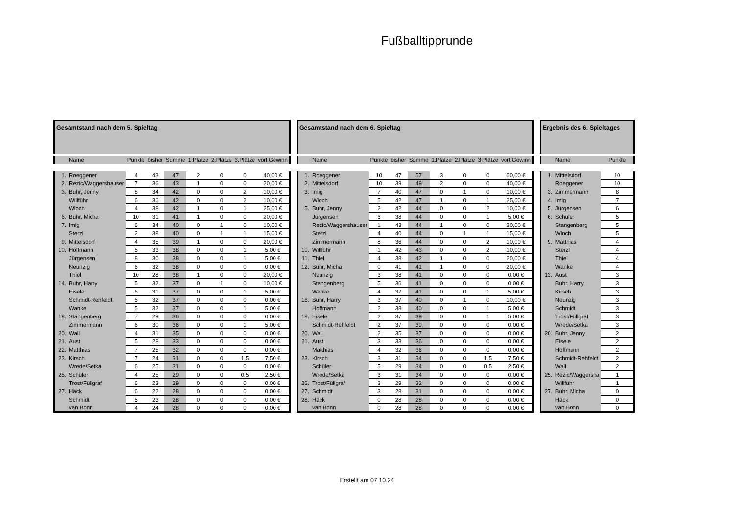Fußballtipprunde
| Gesamtstand nach dem 5. Spieltag | | | | | | | | |
| | Name | Punkte | bisher | Summe | 1.Plätze | 2.Plätze | 3.Plätze | vorl.Gewinn |
| 1. | Roeggener | 4 | 43 | 47 | 2 | 0 | 0 | 40,00 € |
| 2. | Rezic/Waggershauser | 7 | 36 | 43 | 1 | 0 | 0 | 20,00 € |
| 3. | Buhr, Jenny | 8 | 34 | 42 | 0 | 0 | 2 | 10,00 € |
| | Willführ | 6 | 36 | 42 | 0 | 0 | 2 | 10,00 € |
| | Wloch | 4 | 38 | 42 | 1 | 0 | 1 | 25,00 € |
| 6. | Buhr, Micha | 10 | 31 | 41 | 1 | 0 | 0 | 20,00 € |
| 7. | Imig | 6 | 34 | 40 | 0 | 1 | 0 | 10,00 € |
| | Sterzl | 2 | 38 | 40 | 0 | 1 | 1 | 15,00 € |
| 9. | Mittelsdorf | 4 | 35 | 39 | 1 | 0 | 0 | 20,00 € |
| 10. | Hoffmann | 5 | 33 | 38 | 0 | 0 | 1 | 5,00 € |
| | Jürgensen | 8 | 30 | 38 | 0 | 0 | 1 | 5,00 € |
| | Neunzig | 6 | 32 | 38 | 0 | 0 | 0 | 0,00 € |
| | Thiel | 10 | 28 | 38 | 1 | 0 | 0 | 20,00 € |
| 14. | Buhr, Harry | 5 | 32 | 37 | 0 | 1 | 0 | 10,00 € |
| | Eisele | 6 | 31 | 37 | 0 | 0 | 1 | 5,00 € |
| | Schmidt-Rehfeldt | 5 | 32 | 37 | 0 | 0 | 0 | 0,00 € |
| | Wanke | 5 | 32 | 37 | 0 | 0 | 1 | 5,00 € |
| 18. | Stangenberg | 7 | 29 | 36 | 0 | 0 | 0 | 0,00 € |
| | Zimmermann | 6 | 30 | 36 | 0 | 0 | 1 | 5,00 € |
| 20. | Wall | 4 | 31 | 35 | 0 | 0 | 0 | 0,00 € |
| 21. | Aust | 5 | 28 | 33 | 0 | 0 | 0 | 0,00 € |
| 22. | Matthias | 7 | 25 | 32 | 0 | 0 | 0 | 0,00 € |
| 23. | Kirsch | 7 | 24 | 31 | 0 | 0 | 1,5 | 7,50 € |
| | Wrede/Setka | 6 | 25 | 31 | 0 | 0 | 0 | 0,00 € |
| 25. | Schüler | 4 | 25 | 29 | 0 | 0 | 0,5 | 2,50 € |
| | Trost/Füllgraf | 6 | 23 | 29 | 0 | 0 | 0 | 0,00 € |
| 27. | Häck | 6 | 22 | 28 | 0 | 0 | 0 | 0,00 € |
| | Schmidt | 5 | 23 | 28 | 0 | 0 | 0 | 0,00 € |
| | van Bonn | 4 | 24 | 28 | 0 | 0 | 0 | 0,00 € |
| Gesamtstand nach dem 6. Spieltag | | | | | | | | |
| | Name | Punkte | bisher | Summe | 1.Plätze | 2.Plätze | 3.Plätze | vorl.Gewinn |
| 1. | Roeggener | 10 | 47 | 57 | 3 | 0 | 0 | 60,00 € |
| 2. | Mittelsdorf | 10 | 39 | 49 | 2 | 0 | 0 | 40,00 € |
| 3. | Imig | 7 | 40 | 47 | 0 | 1 | 0 | 10,00 € |
| | Wloch | 5 | 42 | 47 | 1 | 0 | 1 | 25,00 € |
| 5. | Buhr, Jenny | 2 | 42 | 44 | 0 | 0 | 2 | 10,00 € |
| | Jürgensen | 6 | 38 | 44 | 0 | 0 | 1 | 5,00 € |
| | Rezic/Waggershauser | 1 | 43 | 44 | 1 | 0 | 0 | 20,00 € |
| | Sterzl | 4 | 40 | 44 | 0 | 1 | 1 | 15,00 € |
| | Zimmermann | 8 | 36 | 44 | 0 | 0 | 2 | 10,00 € |
| 10. | Willführ | 1 | 42 | 43 | 0 | 0 | 2 | 10,00 € |
| 11. | Thiel | 4 | 38 | 42 | 1 | 0 | 0 | 20,00 € |
| 12. | Buhr, Micha | 0 | 41 | 41 | 1 | 0 | 0 | 20,00 € |
| | Neunzig | 3 | 38 | 41 | 0 | 0 | 0 | 0,00 € |
| | Stangenberg | 5 | 36 | 41 | 0 | 0 | 0 | 0,00 € |
| | Wanke | 4 | 37 | 41 | 0 | 0 | 1 | 5,00 € |
| 16. | Buhr, Harry | 3 | 37 | 40 | 0 | 1 | 0 | 10,00 € |
| | Hoffmann | 2 | 38 | 40 | 0 | 0 | 1 | 5,00 € |
| 18. | Eisele | 2 | 37 | 39 | 0 | 0 | 1 | 5,00 € |
| | Schmidt-Rehfeldt | 2 | 37 | 39 | 0 | 0 | 0 | 0,00 € |
| 20. | Wall | 2 | 35 | 37 | 0 | 0 | 0 | 0,00 € |
| 21. | Aust | 3 | 33 | 36 | 0 | 0 | 0 | 0,00 € |
| | Matthias | 4 | 32 | 36 | 0 | 0 | 0 | 0,00 € |
| 23. | Kirsch | 3 | 31 | 34 | 0 | 0 | 1,5 | 7,50 € |
| | Schüler | 5 | 29 | 34 | 0 | 0 | 0,5 | 2,50 € |
| | Wrede/Setka | 3 | 31 | 34 | 0 | 0 | 0 | 0,00 € |
| 26. | Trost/Füllgraf | 3 | 29 | 32 | 0 | 0 | 0 | 0,00 € |
| 27. | Schmidt | 3 | 28 | 31 | 0 | 0 | 0 | 0,00 € |
| 28. | Häck | 0 | 28 | 28 | 0 | 0 | 0 | 0,00 € |
| | van Bonn | 0 | 28 | 28 | 0 | 0 | 0 | 0,00 € |
| Ergebnis des 6. Spieltages | | |
| | Name | Punkte |
| 1. | Mittelsdorf | 10 |
| | Roeggener | 10 |
| 3. | Zimmermann | 8 |
| 4. | Imig | 7 |
| 5. | Jürgensen | 6 |
| 6. | Schüler | 5 |
| | Stangenberg | 5 |
| | Wloch | 5 |
| 9. | Matthias | 4 |
| | Sterzl | 4 |
| | Thiel | 4 |
| | Wanke | 4 |
| 13. | Aust | 3 |
| | Buhr, Harry | 3 |
| | Kirsch | 3 |
| | Neunzig | 3 |
| | Schmidt | 3 |
| | Trost/Füllgraf | 3 |
| | Wrede/Setka | 3 |
| 20. | Buhr, Jenny | 2 |
| | Eisele | 2 |
| | Hoffmann | 2 |
| | Schmidt-Rehfeldt | 2 |
| | Wall | 2 |
| 25. | Rezic/Waggersha | 1 |
| | Willführ | 1 |
| 27. | Buhr, Micha | 0 |
| | Häck | 0 |
| | van Bonn | 0 |
Erstellt am 07.10.24